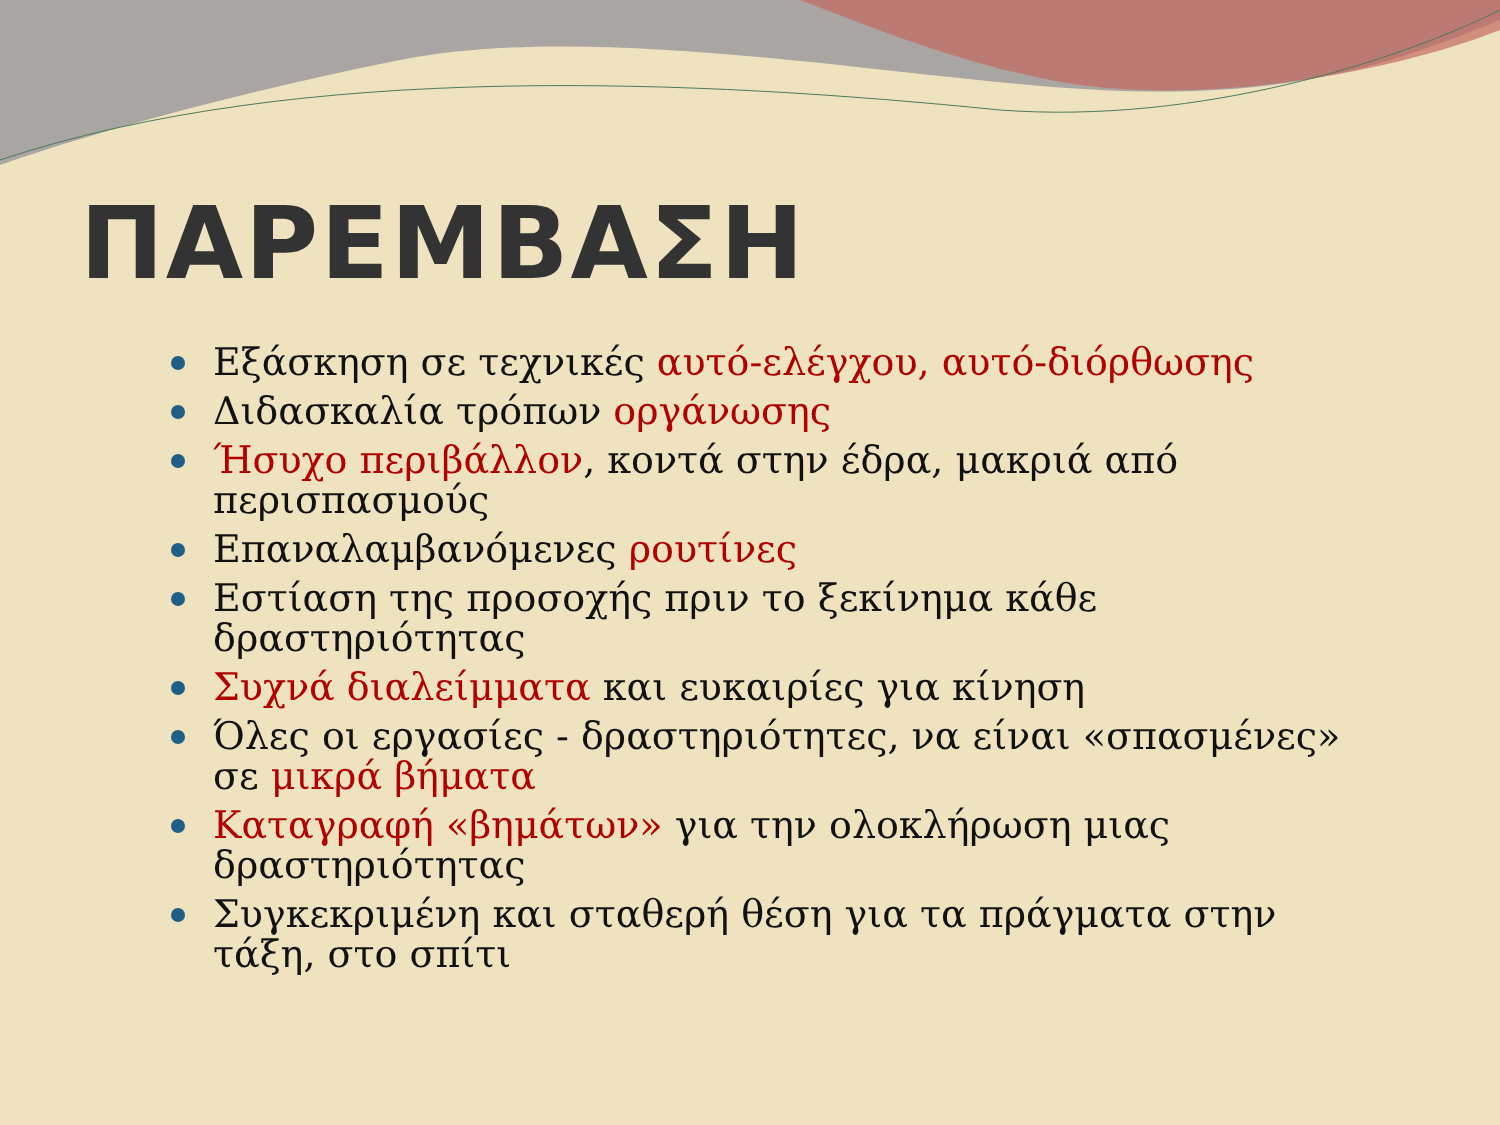ΠΑΡΕΜΒΑΣΗ
Εξάσκηση σε τεχνικές αυτό-ελέγχου, αυτό-διόρθωσης
Διδασκαλία τρόπων οργάνωσης
Ήσυχο περιβάλλον, κοντά στην έδρα, μακριά από περισπασμούς
Επαναλαμβανόμενες ρουτίνες
Εστίαση της προσοχής πριν το ξεκίνημα κάθε δραστηριότητας
Συχνά διαλείμματα και ευκαιρίες για κίνηση
Όλες οι εργασίες - δραστηριότητες, να είναι «σπασμένες» σε μικρά βήματα
Καταγραφή «βημάτων» για την ολοκλήρωση μιας δραστηριότητας
Συγκεκριμένη και σταθερή θέση για τα πράγματα στην τάξη, στο σπίτι